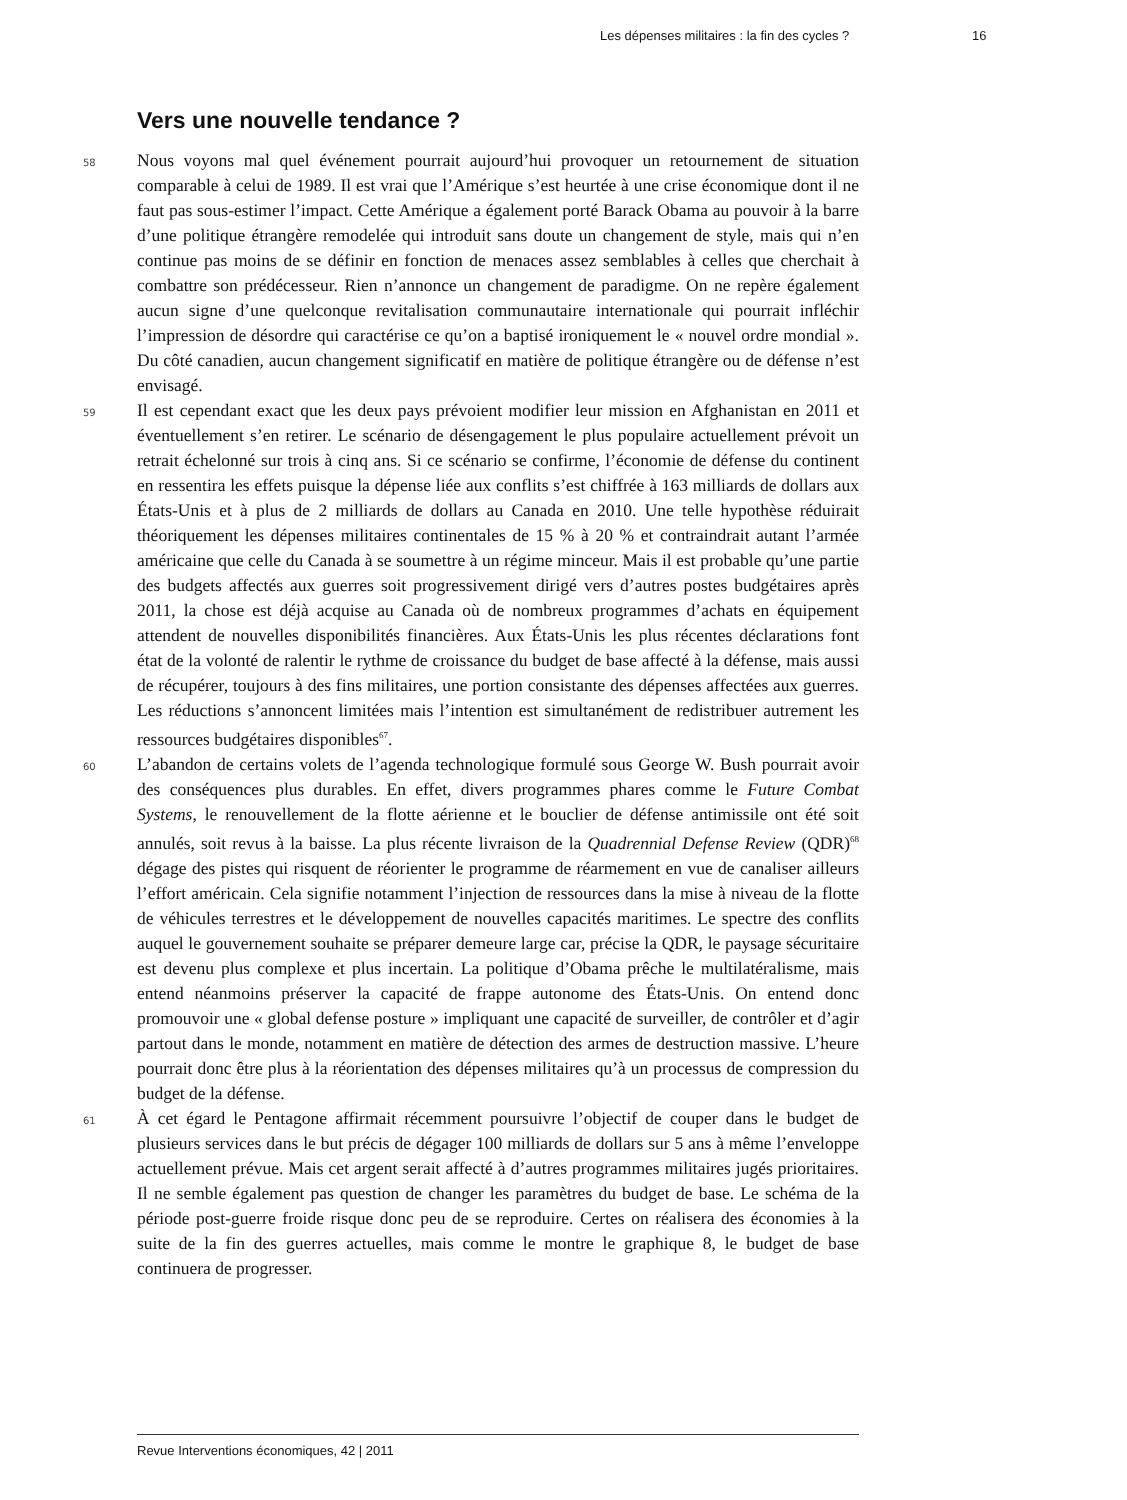Les dépenses militaires : la fin des cycles ? 16
Vers une nouvelle tendance ?
58
Nous voyons mal quel événement pourrait aujourd’hui provoquer un retournement de situation comparable à celui de 1989. Il est vrai que l’Amérique s’est heurtée à une crise économique dont il ne faut pas sous-estimer l’impact. Cette Amérique a également porté Barack Obama au pouvoir à la barre d’une politique étrangère remodelée qui introduit sans doute un changement de style, mais qui n’en continue pas moins de se définir en fonction de menaces assez semblables à celles que cherchait à combattre son prédécesseur. Rien n’annonce un changement de paradigme. On ne repère également aucun signe d’une quelconque revitalisation communautaire internationale qui pourrait infléchir l’impression de désordre qui caractérise ce qu’on a baptisé ironiquement le « nouvel ordre mondial ». Du côté canadien, aucun changement significatif en matière de politique étrangère ou de défense n’est envisagé.
59
Il est cependant exact que les deux pays prévoient modifier leur mission en Afghanistan en 2011 et éventuellement s’en retirer. Le scénario de désengagement le plus populaire actuellement prévoit un retrait échelonné sur trois à cinq ans. Si ce scénario se confirme, l’économie de défense du continent en ressentira les effets puisque la dépense liée aux conflits s’est chiffrée à 163 milliards de dollars aux États-Unis et à plus de 2 milliards de dollars au Canada en 2010. Une telle hypothèse réduirait théoriquement les dépenses militaires continentales de 15 % à 20 % et contraindrait autant l’armée américaine que celle du Canada à se soumettre à un régime minceur. Mais il est probable qu’une partie des budgets affectés aux guerres soit progressivement dirigé vers d’autres postes budgétaires après 2011, la chose est déjà acquise au Canada où de nombreux programmes d’achats en équipement attendent de nouvelles disponibilités financières. Aux États-Unis les plus récentes déclarations font état de la volonté de ralentir le rythme de croissance du budget de base affecté à la défense, mais aussi de récupérer, toujours à des fins militaires, une portion consistante des dépenses affectées aux guerres. Les réductions s’annoncent limitées mais l’intention est simultanément de redistribuer autrement les ressources budgétaires disponibles<sup>67</sup>.
60
L’abandon de certains volets de l’agenda technologique formulé sous George W. Bush pourrait avoir des conséquences plus durables. En effet, divers programmes phares comme le Future Combat Systems, le renouvellement de la flotte aérienne et le bouclier de défense antimissile ont été soit annulés, soit revus à la baisse. La plus récente livraison de la Quadrennial Defense Review (QDR)<sup>68</sup> dégage des pistes qui risquent de réorienter le programme de réarmement en vue de canaliser ailleurs l’effort américain. Cela signifie notamment l’injection de ressources dans la mise à niveau de la flotte de véhicules terrestres et le développement de nouvelles capacités maritimes. Le spectre des conflits auquel le gouvernement souhaite se préparer demeure large car, précise la QDR, le paysage sécuritaire est devenu plus complexe et plus incertain. La politique d’Obama prêche le multilatéralisme, mais entend néanmoins préserver la capacité de frappe autonome des États-Unis. On entend donc promouvoir une « global defense posture » impliquant une capacité de surveiller, de contrôler et d’agir partout dans le monde, notamment en matière de détection des armes de destruction massive. L’heure pourrait donc être plus à la réorientation des dépenses militaires qu’à un processus de compression du budget de la défense.
61
À cet égard le Pentagone affirmait récemment poursuivre l’objectif de couper dans le budget de plusieurs services dans le but précis de dégager 100 milliards de dollars sur 5 ans à même l’enveloppe actuellement prévue. Mais cet argent serait affecté à d’autres programmes militaires jugés prioritaires. Il ne semble également pas question de changer les paramètres du budget de base. Le schéma de la période post-guerre froide risque donc peu de se reproduire. Certes on réalisera des économies à la suite de la fin des guerres actuelles, mais comme le montre le graphique 8, le budget de base continuera de progresser.
Revue Interventions économiques, 42 | 2011